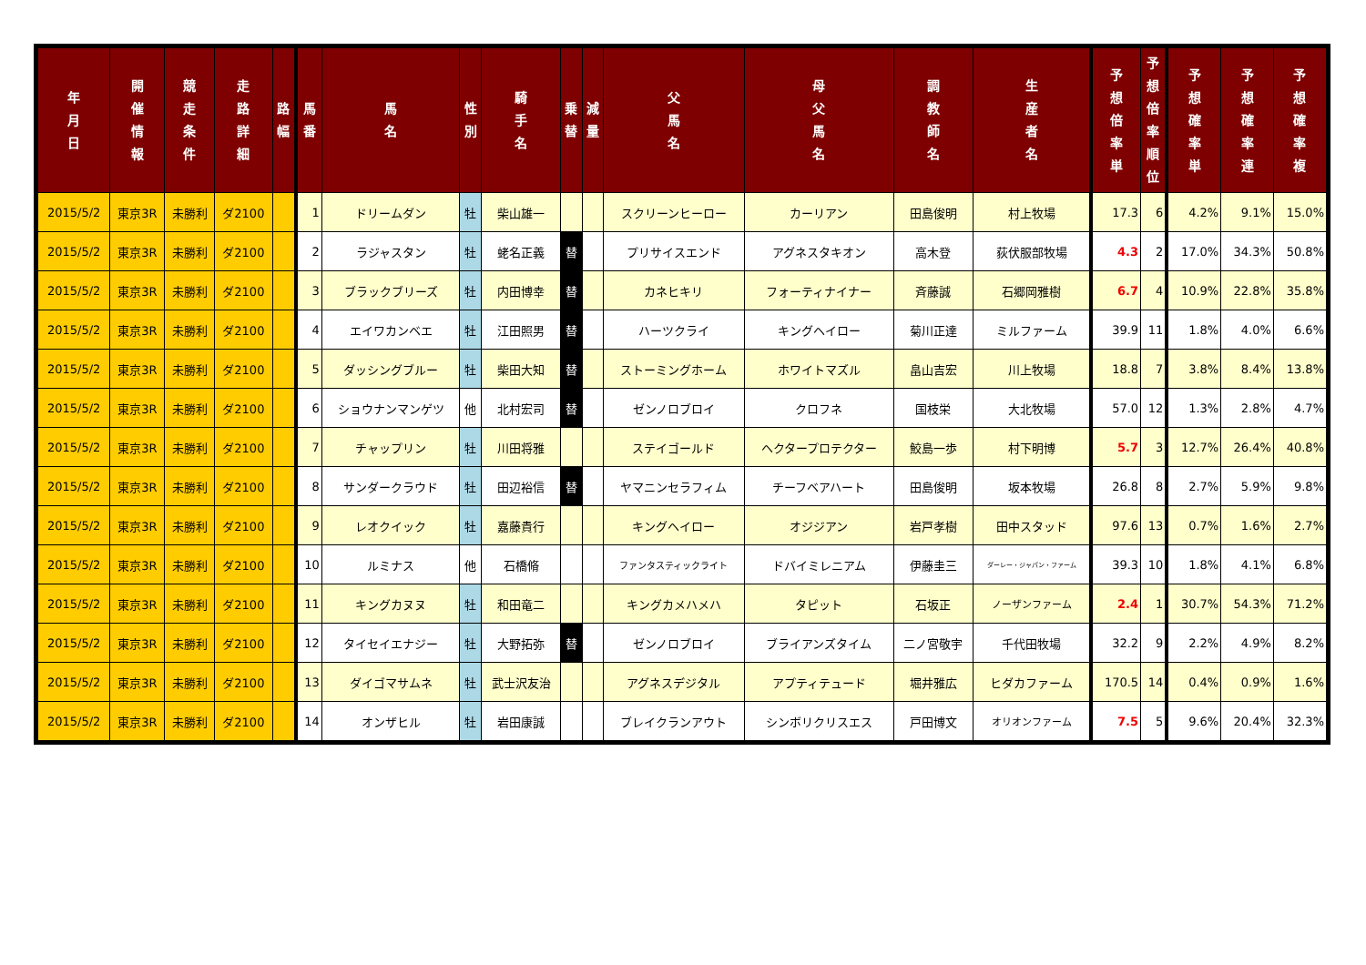| 年 月 日 | 開 催 情 報 | 競 走 条 件 | 走 路 詳 細 | 路 幅 | 馬 番 | 馬 名 | 性 別 | 騎 手 名 | 乗 替 | 減 量 | 父 馬 名 | 母 父 馬 名 | 調 教 師 名 | 生 産 者 名 | 予 想 倍 率 単 | 予 想 倍 率 順 位 | 予 想 確 率 単 | 予 想 確 率 連 | 予 想 確 率 複 |
| --- | --- | --- | --- | --- | --- | --- | --- | --- | --- | --- | --- | --- | --- | --- | --- | --- | --- | --- | --- |
| 2015/5/2 | 東京3R | 未勝利 | ダ2100 | | 1 | ドリームダン | 牡 | 柴山雄一 | | | スクリーンヒーロー | カーリアン | 田島俊明 | 村上牧場 | 17.3 | 6 | 4.2% | 9.1% | 15.0% |
| 2015/5/2 | 東京3R | 未勝利 | ダ2100 | | 2 | ラジャスタン | 牡 | 蛯名正義 | 替 | | プリサイスエンド | アグネスタキオン | 高木登 | 荻伏服部牧場 | 4.3 | 2 | 17.0% | 34.3% | 50.8% |
| 2015/5/2 | 東京3R | 未勝利 | ダ2100 | | 3 | ブラックブリーズ | 牡 | 内田博幸 | 替 | | カネヒキリ | フォーティナイナー | 斉藤誠 | 石郷岡雅樹 | 6.7 | 4 | 10.9% | 22.8% | 35.8% |
| 2015/5/2 | 東京3R | 未勝利 | ダ2100 | | 4 | エイワカンベエ | 牡 | 江田照男 | 替 | | ハーツクライ | キングヘイロー | 菊川正達 | ミルファーム | 39.9 | 11 | 1.8% | 4.0% | 6.6% |
| 2015/5/2 | 東京3R | 未勝利 | ダ2100 | | 5 | ダッシングブルー | 牡 | 柴田大知 | 替 | | ストーミングホーム | ホワイトマズル | 畠山吉宏 | 川上牧場 | 18.8 | 7 | 3.8% | 8.4% | 13.8% |
| 2015/5/2 | 東京3R | 未勝利 | ダ2100 | | 6 | ショウナンマンゲツ | 他 | 北村宏司 | 替 | | ゼンノロブロイ | クロフネ | 国枝栄 | 大北牧場 | 57.0 | 12 | 1.3% | 2.8% | 4.7% |
| 2015/5/2 | 東京3R | 未勝利 | ダ2100 | | 7 | チャップリン | 牡 | 川田将雅 | | | ステイゴールド | ヘクタープロテクター | 鮫島一歩 | 村下明博 | 5.7 | 3 | 12.7% | 26.4% | 40.8% |
| 2015/5/2 | 東京3R | 未勝利 | ダ2100 | | 8 | サンダークラウド | 牡 | 田辺裕信 | 替 | | ヤマニンセラフィム | チーフベアハート | 田島俊明 | 坂本牧場 | 26.8 | 8 | 2.7% | 5.9% | 9.8% |
| 2015/5/2 | 東京3R | 未勝利 | ダ2100 | | 9 | レオクイック | 牡 | 嘉藤貴行 | | | キングヘイロー | オジジアン | 岩戸孝樹 | 田中スタッド | 97.6 | 13 | 0.7% | 1.6% | 2.7% |
| 2015/5/2 | 東京3R | 未勝利 | ダ2100 | | 10 | ルミナス | 他 | 石橋脩 | | | ファンタスティックライト | ドバイミレニアム | 伊藤圭三 | ダーレー・ジャパン・ファーム | 39.3 | 10 | 1.8% | 4.1% | 6.8% |
| 2015/5/2 | 東京3R | 未勝利 | ダ2100 | | 11 | キングカヌヌ | 牡 | 和田竜二 | | | キングカメハメハ | タピット | 石坂正 | ノーザンファーム | 2.4 | 1 | 30.7% | 54.3% | 71.2% |
| 2015/5/2 | 東京3R | 未勝利 | ダ2100 | | 12 | タイセイエナジー | 牡 | 大野拓弥 | 替 | | ゼンノロブロイ | ブライアンズタイム | 二ノ宮敬宇 | 千代田牧場 | 32.2 | 9 | 2.2% | 4.9% | 8.2% |
| 2015/5/2 | 東京3R | 未勝利 | ダ2100 | | 13 | ダイゴマサムネ | 牡 | 武士沢友治 | | | アグネスデジタル | アプティテュード | 堀井雅広 | ヒダカファーム | 170.5 | 14 | 0.4% | 0.9% | 1.6% |
| 2015/5/2 | 東京3R | 未勝利 | ダ2100 | | 14 | オンザヒル | 牡 | 岩田康誠 | | | ブレイクランアウト | シンボリクリスエス | 戸田博文 | オリオンファーム | 7.5 | 5 | 9.6% | 20.4% | 32.3% |